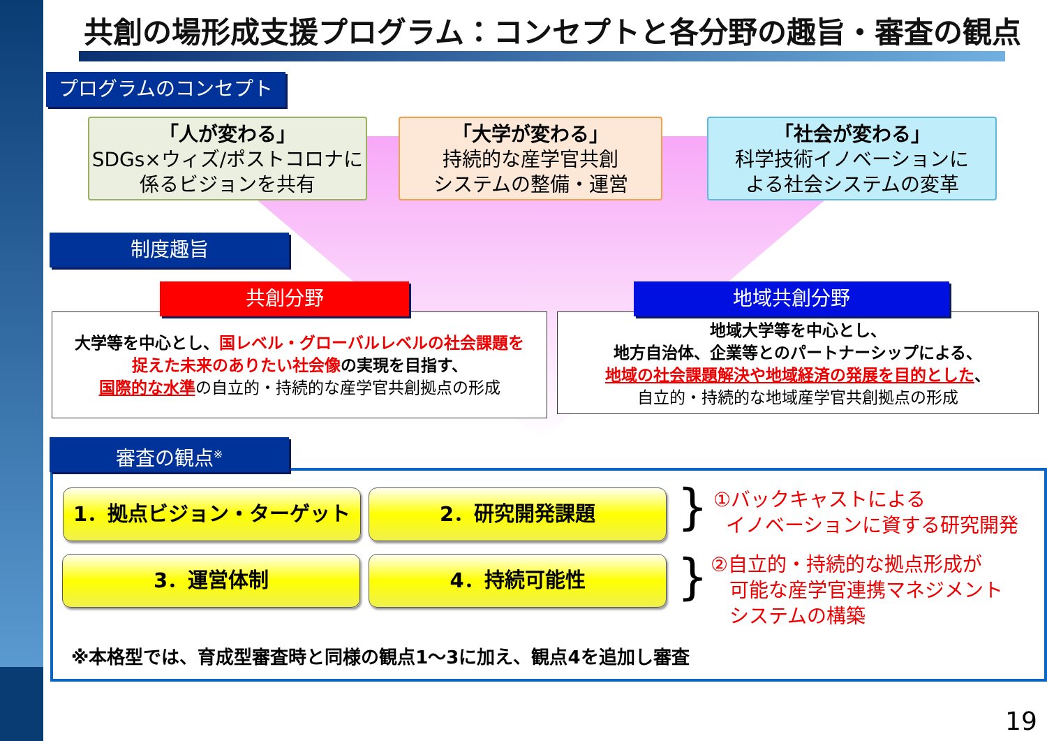共創の場形成支援プログラム：コンセプトと各分野の趣旨・審査の観点
プログラムのコンセプト
「人が変わる」
SDGs×ウィズ/ポストコロナに
係るビジョンを共有
「大学が変わる」
持続的な産学官共創
システムの整備・運営
「社会が変わる」
科学技術イノベーションに
よる社会システムの変革
制度趣旨
大学等を中心とし、国レベル・グローバルレベルの社会課題を
捉えた未来のありたい社会像の実現を目指す、
国際的な水準 の自立的・持続的な産学官共創拠点の形成
共創分野
地域大学等を中心とし、
地方自治体、企業等とのパートナーシップによる、
地域の社会課題解決や地域経済の発展を目的とした、
自立的・持続的な地域産学官共創拠点の形成
地域共創分野
審査の観点<sup>※</sup>
1．拠点ビジョン・ターゲット 2．研究開発課題
3．運営体制 4．持続可能性
}
}
①バックキャストによる
イノベーションに資する研究開発
②自立的・持続的な拠点形成が
可能な産学官連携マネジメント
システムの構築
※本格型では、育成型審査時と同様の観点1～3に加え、観点4を追加し審査
19